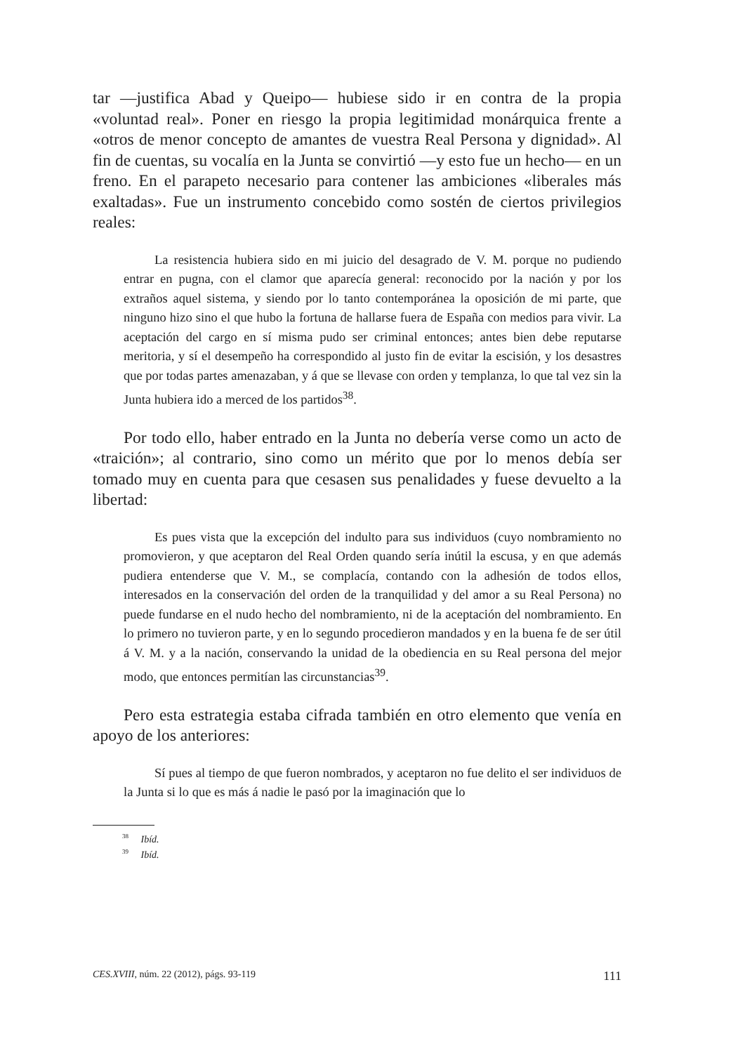tar —justifica Abad y Queipo— hubiese sido ir en contra de la propia «voluntad real». Poner en riesgo la propia legitimidad monárquica frente a «otros de menor concepto de amantes de vuestra Real Persona y dignidad». Al fin de cuentas, su vocalía en la Junta se convirtió —y esto fue un hecho— en un freno. En el parapeto necesario para contener las ambiciones «liberales más exaltadas». Fue un instrumento concebido como sostén de ciertos privilegios reales:
La resistencia hubiera sido en mi juicio del desagrado de V. M. porque no pudiendo entrar en pugna, con el clamor que aparecía general: reconocido por la nación y por los extraños aquel sistema, y siendo por lo tanto contemporánea la oposición de mi parte, que ninguno hizo sino el que hubo la fortuna de hallarse fuera de España con medios para vivir. La aceptación del cargo en sí misma pudo ser criminal entonces; antes bien debe reputarse meritoria, y sí el desempeño ha correspondido al justo fin de evitar la escisión, y los desastres que por todas partes amenazaban, y á que se llevase con orden y templanza, lo que tal vez sin la Junta hubiera ido a merced de los partidos<sup>38</sup>.
Por todo ello, haber entrado en la Junta no debería verse como un acto de «traición»; al contrario, sino como un mérito que por lo menos debía ser tomado muy en cuenta para que cesasen sus penalidades y fuese devuelto a la libertad:
Es pues vista que la excepción del indulto para sus individuos (cuyo nombramiento no promovieron, y que aceptaron del Real Orden quando sería inútil la escusa, y en que además pudiera entenderse que V. M., se complacía, contando con la adhesión de todos ellos, interesados en la conservación del orden de la tranquilidad y del amor a su Real Persona) no puede fundarse en el nudo hecho del nombramiento, ni de la aceptación del nombramiento. En lo primero no tuvieron parte, y en lo segundo procedieron mandados y en la buena fe de ser útil á V. M. y a la nación, conservando la unidad de la obediencia en su Real persona del mejor modo, que entonces permitían las circunstancias<sup>39</sup>.
Pero esta estrategia estaba cifrada también en otro elemento que venía en apoyo de los anteriores:
Sí pues al tiempo de que fueron nombrados, y aceptaron no fue delito el ser individuos de la Junta si lo que es más á nadie le pasó por la imaginación que lo
<sup>38</sup> Ibíd.
<sup>39</sup> Ibíd.
CES.XVIII, núm. 22 (2012), págs. 93-119 111